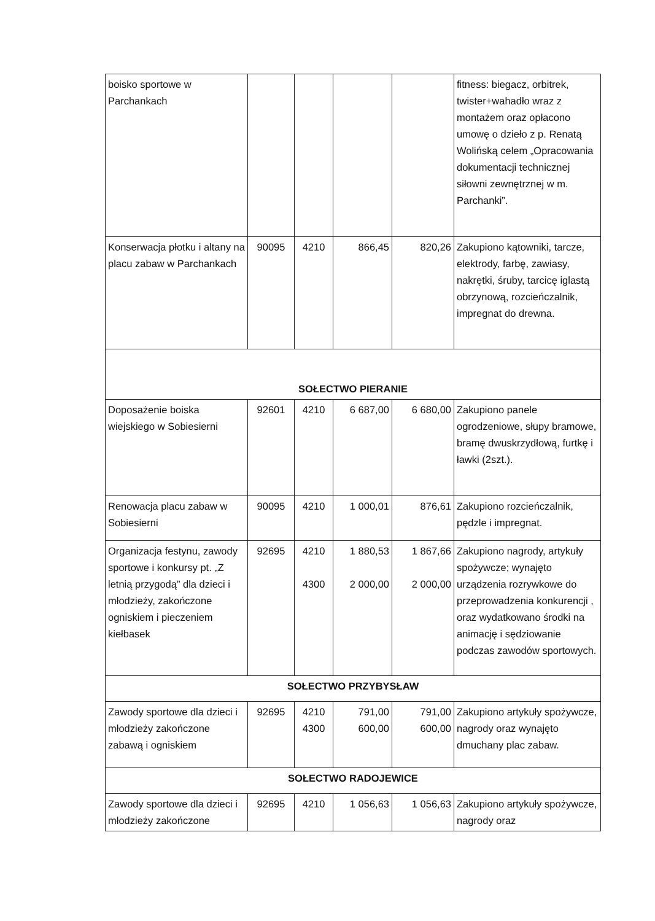| boisko sportowe w Parchankach | | | | | fitness: biegacz, orbitrek, twister+wahadło wraz z montażem oraz opłacono umowę o dzieło z p. Renatą Wolińską celem „Opracowania dokumentacji technicznej siłowni zewnętrznej w m. Parchanki”. |
| Konserwacja płotku i altany na placu zabaw w Parchankach | 90095 | 4210 | 866,45 | 820,26 | Zakupiono kątowniki, tarcze, elektrody, farbę, zawiasy, nakrętki, śruby, tarcicę iglastą obrzynową, rozcieńczalnik, impregnat do drewna. |
| SOŁECTWO PIERANIE | | | | | |
| Doposażenie boiska wiejskiego w Sobiesierni | 92601 | 4210 | 6 687,00 | 6 680,00 | Zakupiono panele ogrodzeniowe, słupy bramowe, bramę dwuskrzydłową, furtkę i ławki (2szt.). |
| Renowacja placu zabaw w Sobiesierni | 90095 | 4210 | 1 000,01 | 876,61 | Zakupiono rozcieńczalnik, pędzle i impregnat. |
| Organizacja festynu, zawody sportowe i konkursy pt. „Z letnią przygodą” dla dzieci i młodzieży, zakończone ogniskiem i pieczeniem kiełbasek | 92695 | 4210 4300 | 1 880,53 2 000,00 | 1 867,66 2 000,00 | Zakupiono nagrody, artykuły spożywcze; wynajęto urządzenia rozrywkowe do przeprowadzenia konkurencji , oraz wydatkowano środki na animację i sędziowanie podczas zawodów sportowych. |
| SOŁECTWO PRZYBYSŁAW | | | | | |
| Zawody sportowe dla dzieci i młodzieży zakończone zabawą i ogniskiem | 92695 | 4210 4300 | 791,00 600,00 | 791,00 600,00 | Zakupiono artykuły spożywcze, nagrody oraz wynajęto dmuchany plac zabaw. |
| SOŁECTWO RADOJEWICE | | | | | |
| Zawody sportowe dla dzieci i młodzieży zakończone | 92695 | 4210 | 1 056,63 | 1 056,63 | Zakupiono artykuły spożywcze, nagrody oraz |